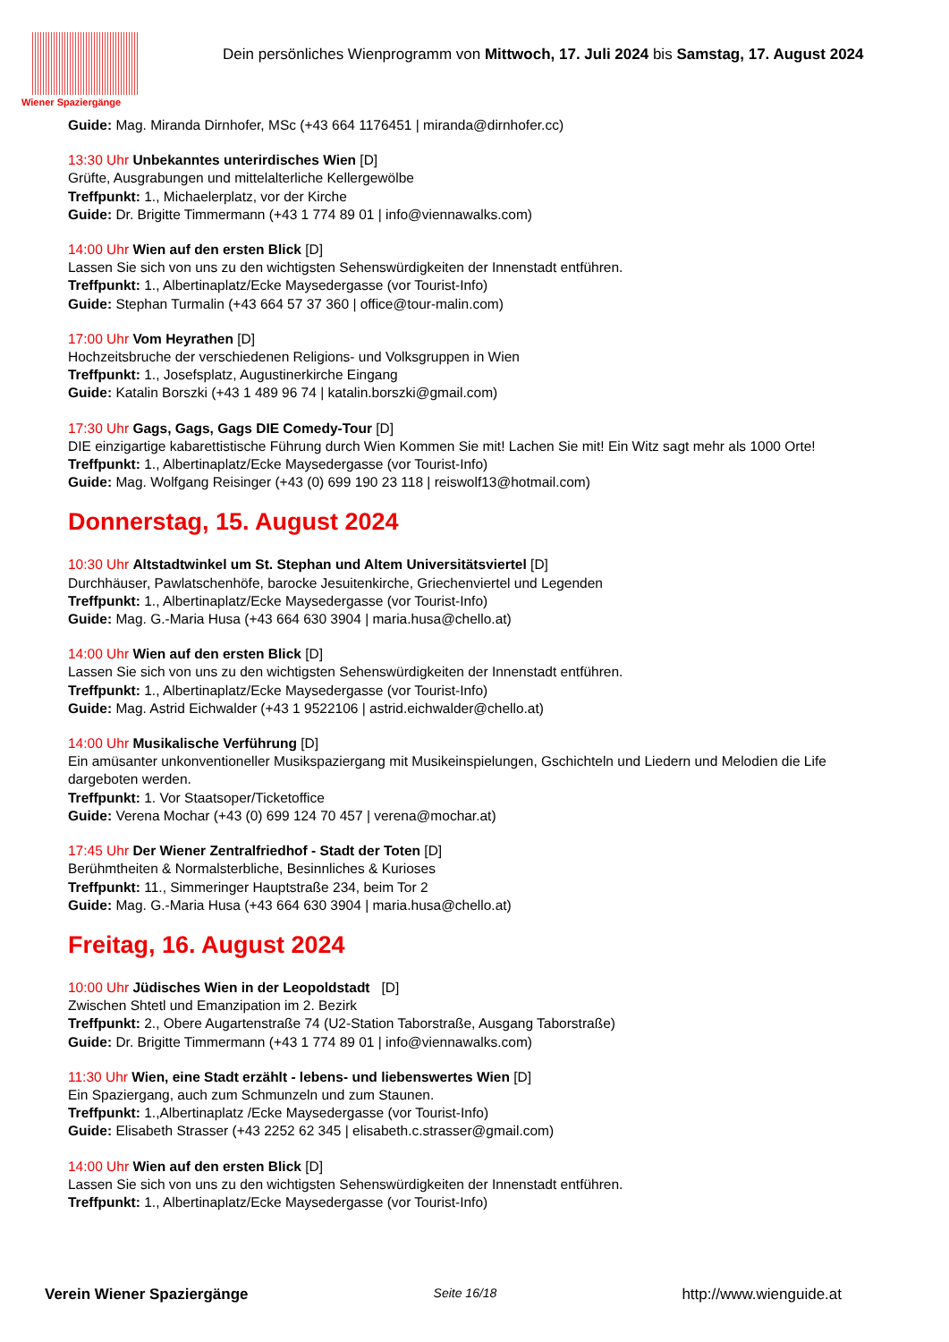Wiener Spaziergänge
Dein persönliches Wienprogramm von Mittwoch, 17. Juli 2024 bis Samstag, 17. August 2024
Guide: Mag. Miranda Dirnhofer, MSc (+43 664 1176451 | miranda@dirnhofer.cc)
13:30 Uhr Unbekanntes unterirdisches Wien [D]
Grüfte, Ausgrabungen und mittelalterliche Kellergewölbe
Treffpunkt: 1., Michaelerplatz, vor der Kirche
Guide: Dr. Brigitte Timmermann (+43 1 774 89 01 | info@viennawalks.com)
14:00 Uhr Wien auf den ersten Blick [D]
Lassen Sie sich von uns zu den wichtigsten Sehenswürdigkeiten der Innenstadt entführen.
Treffpunkt: 1., Albertinaplatz/Ecke Maysedergasse (vor Tourist-Info)
Guide: Stephan Turmalin (+43 664 57 37 360 | office@tour-malin.com)
17:00 Uhr Vom Heyrathen [D]
Hochzeitsbruche der verschiedenen Religions- und Volksgruppen in Wien
Treffpunkt: 1., Josefsplatz, Augustinerkirche Eingang
Guide: Katalin Borszki (+43 1 489 96 74 | katalin.borszki@gmail.com)
17:30 Uhr Gags, Gags, Gags DIE Comedy-Tour [D]
DIE einzigartige kabarettistische Führung durch Wien Kommen Sie mit! Lachen Sie mit! Ein Witz sagt mehr als 1000 Orte!
Treffpunkt: 1., Albertinaplatz/Ecke Maysedergasse (vor Tourist-Info)
Guide: Mag. Wolfgang Reisinger (+43 (0) 699 190 23 118 | reiswolf13@hotmail.com)
Donnerstag, 15. August 2024
10:30 Uhr Altstadtwinkel um St. Stephan und Altem Universitätsviertel [D]
Durchhäuser, Pawlatschenhöfe, barocke Jesuitenkirche, Griechenviertel und Legenden
Treffpunkt: 1., Albertinaplatz/Ecke Maysedergasse (vor Tourist-Info)
Guide: Mag. G.-Maria Husa (+43 664 630 3904 | maria.husa@chello.at)
14:00 Uhr Wien auf den ersten Blick [D]
Lassen Sie sich von uns zu den wichtigsten Sehenswürdigkeiten der Innenstadt entführen.
Treffpunkt: 1., Albertinaplatz/Ecke Maysedergasse (vor Tourist-Info)
Guide: Mag. Astrid Eichwalder (+43 1 9522106 | astrid.eichwalder@chello.at)
14:00 Uhr Musikalische Verführung [D]
Ein amüsanter unkonventioneller Musikspaziergang mit Musikeinspielungen, Gschichteln und Liedern und Melodien die Life dargeboten werden.
Treffpunkt: 1. Vor Staatsoper/Ticketoffice
Guide: Verena Mochar (+43 (0) 699 124 70 457 | verena@mochar.at)
17:45 Uhr Der Wiener Zentralfriedhof - Stadt der Toten [D]
Berühmtheiten & Normalsterbliche, Besinnliches & Kurioses
Treffpunkt: 11., Simmeringer Hauptstraße 234, beim Tor 2
Guide: Mag. G.-Maria Husa (+43 664 630 3904 | maria.husa@chello.at)
Freitag, 16. August 2024
10:00 Uhr Jüdisches Wien in der Leopoldstadt [D]
Zwischen Shtetl und Emanzipation im 2. Bezirk
Treffpunkt: 2., Obere Augartenstraße 74 (U2-Station Taborstraße, Ausgang Taborstraße)
Guide: Dr. Brigitte Timmermann (+43 1 774 89 01 | info@viennawalks.com)
11:30 Uhr Wien, eine Stadt erzählt - lebens- und liebenswertes Wien [D]
Ein Spaziergang, auch zum Schmunzeln und zum Staunen.
Treffpunkt: 1.,Albertinaplatz /Ecke Maysedergasse (vor Tourist-Info)
Guide: Elisabeth Strasser (+43 2252 62 345 | elisabeth.c.strasser@gmail.com)
14:00 Uhr Wien auf den ersten Blick [D]
Lassen Sie sich von uns zu den wichtigsten Sehenswürdigkeiten der Innenstadt entführen.
Treffpunkt: 1., Albertinaplatz/Ecke Maysedergasse (vor Tourist-Info)
Verein Wiener Spaziergänge Seite 16/18 http://www.wienguide.at